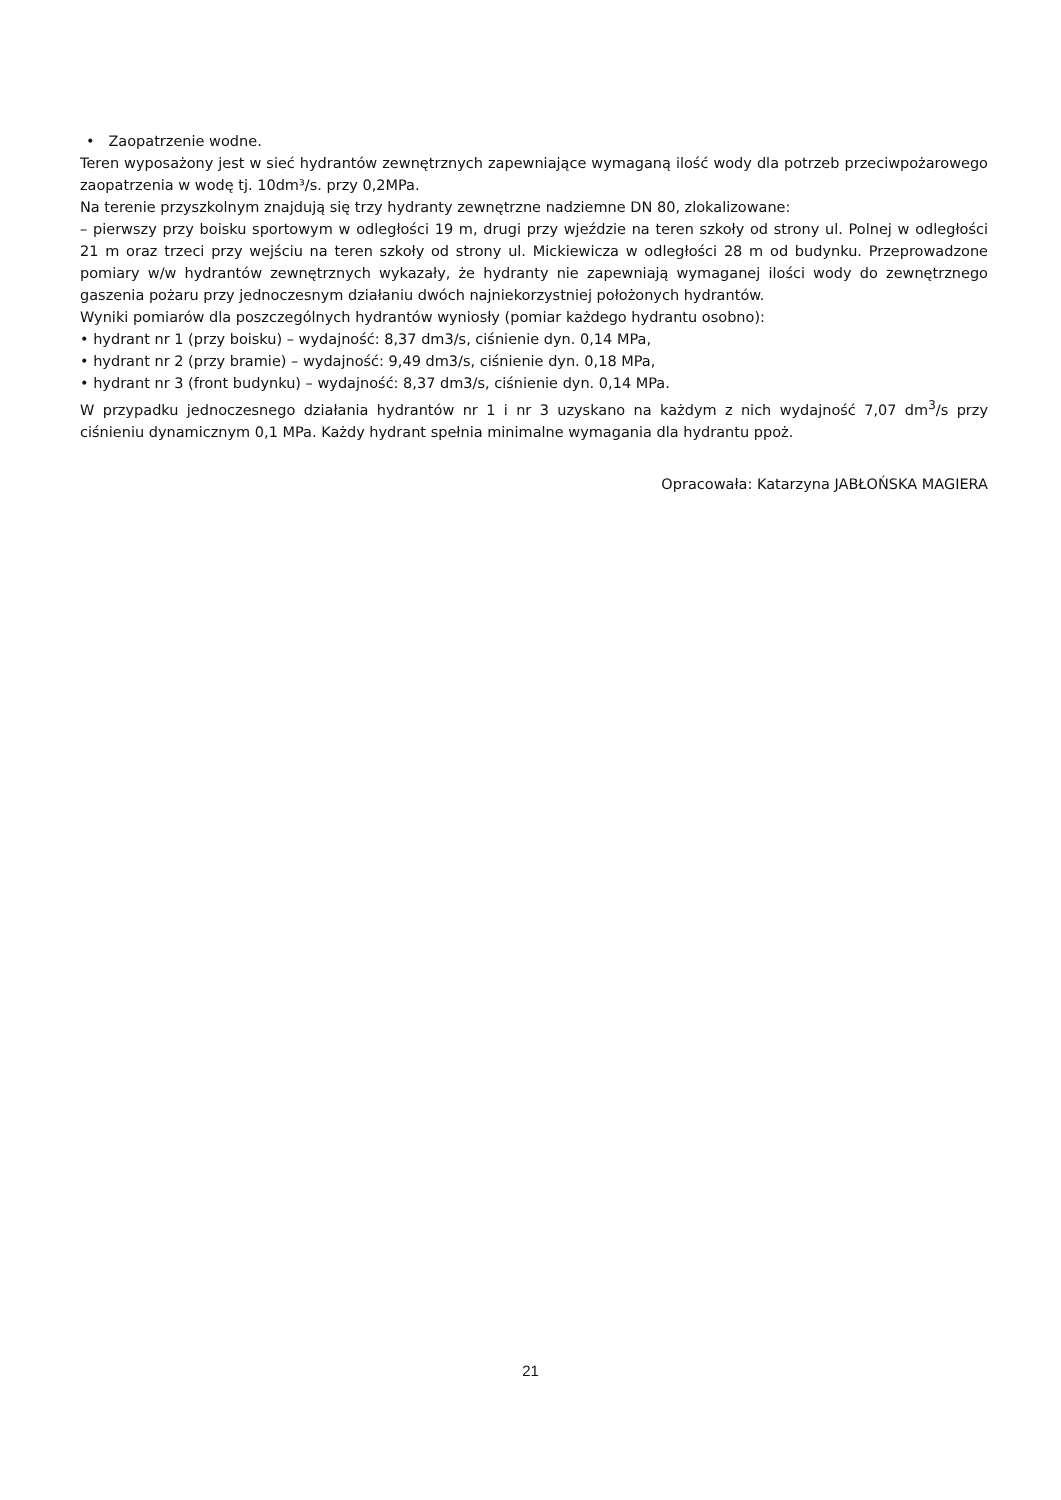• Zaopatrzenie wodne.
Teren wyposażony jest w sieć hydrantów zewnętrznych zapewniające wymaganą ilość wody dla potrzeb przeciwpożarowego zaopatrzenia w wodę tj. 10dm³/s. przy 0,2MPa.
Na terenie przyszkolnym znajdują się trzy hydranty zewnętrzne nadziemne DN 80, zlokalizowane:
– pierwszy przy boisku sportowym w odległości 19 m, drugi przy wjeździe na teren szkoły od strony ul. Polnej w odległości 21 m oraz trzeci przy wejściu na teren szkoły od strony ul. Mickiewicza w odległości 28 m od budynku. Przeprowadzone pomiary w/w hydrantów zewnętrznych wykazały, że hydranty nie zapewniają wymaganej ilości wody do zewnętrznego gaszenia pożaru przy jednoczesnym działaniu dwóch najniekorzystniej położonych hydrantów.
Wyniki pomiarów dla poszczególnych hydrantów wyniosły (pomiar każdego hydrantu osobno):
• hydrant nr 1 (przy boisku) – wydajność: 8,37 dm3/s, ciśnienie dyn. 0,14 MPa,
• hydrant nr 2 (przy bramie) – wydajność: 9,49 dm3/s, ciśnienie dyn. 0,18 MPa,
• hydrant nr 3 (front budynku) – wydajność: 8,37 dm3/s, ciśnienie dyn. 0,14 MPa.
W przypadku jednoczesnego działania hydrantów nr 1 i nr 3 uzyskano na każdym z nich wydajność 7,07 dm<sup>3</sup>/s przy ciśnieniu dynamicznym 0,1 MPa. Każdy hydrant spełnia minimalne wymagania dla hydrantu ppoż.
Opracowała: Katarzyna JABŁOŃSKA MAGIERA
21